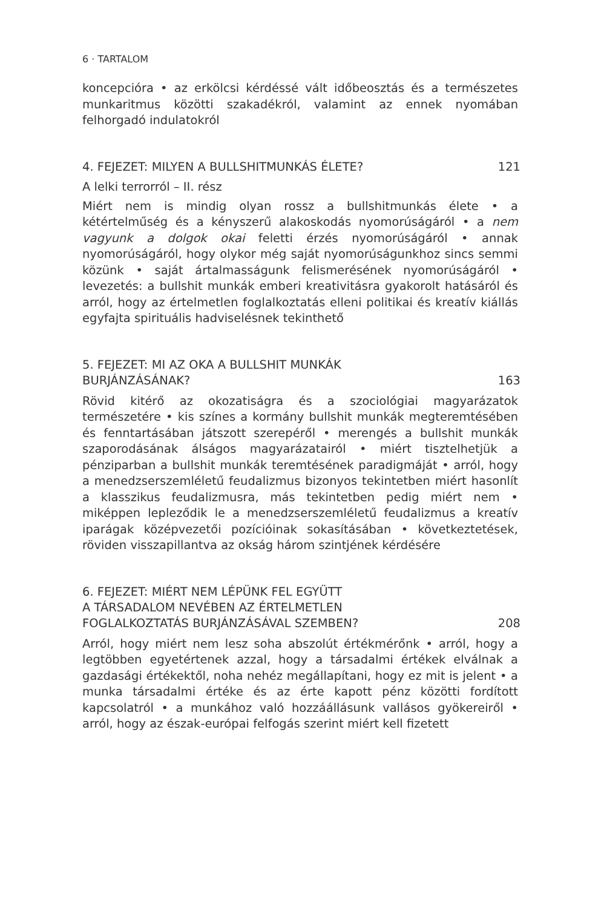6 · TARTALOM
koncepcióra • az erkölcsi kérdéssé vált időbeosztás és a természetes munkaritmus közötti szakadékról, valamint az ennek nyomában felhorgadó indulatokról
4. FEJEZET: MILYEN A BULLSHITMUNKÁS ÉLETE? 121
A lelki terrorról – II. rész
Miért nem is mindig olyan rossz a bullshitmunkás élete • a kétértelműség és a kényszerű alakoskodás nyomorúságáról • a nem vagyunk a dolgok okai feletti érzés nyomorúságáról • annak nyomorúságáról, hogy olykor még saját nyomorúságunkhoz sincs semmi közünk • saját ártalmasságunk felismerésének nyomorúságáról • levezetés: a bullshit munkák emberi kreativitásra gyakorolt hatásáról és arról, hogy az értelmetlen foglalkoztatás elleni politikai és kreatív kiállás egyfajta spirituális hadviselésnek tekinthető
5. FEJEZET: MI AZ OKA A BULLSHIT MUNKÁK
BURJÁNZÁSÁNAK? 163
Rövid kitérő az okozatiságra és a szociológiai magyarázatok természetére • kis színes a kormány bullshit munkák megteremtésében és fenntartásában játszott szerepéről • merengés a bullshit munkák szaporodásának álságos magyarázatairól • miért tisztelhetjük a pénziparban a bullshit munkák teremtésének paradigmáját • arról, hogy a menedzserszemléletű feudalizmus bizonyos tekintetben miért hasonlít a klasszikus feudalizmusra, más tekintetben pedig miért nem • miképpen lepleződik le a menedzserszemléletű feudalizmus a kreatív iparágak középvezetői pozícióinak sokasításában • következtetések, röviden visszapillantva az okság három szintjének kérdésére
6. FEJEZET: MIÉRT NEM LÉPÜNK FEL EGYÜTT
A TÁRSADALOM NEVÉBEN AZ ÉRTELMETLEN
FOGLALKOZTATÁS BURJÁNZÁSÁVAL SZEMBEN? 208
Arról, hogy miért nem lesz soha abszolút értékmérőnk • arról, hogy a legtöbben egyetértenek azzal, hogy a társadalmi értékek elválnak a gazdasági értékektől, noha nehéz megállapítani, hogy ez mit is jelent • a munka társadalmi értéke és az érte kapott pénz közötti fordított kapcsolatról • a munkához való hozzáállásunk vallásos gyökereiről • arról, hogy az észak-európai felfogás szerint miért kell fizetett